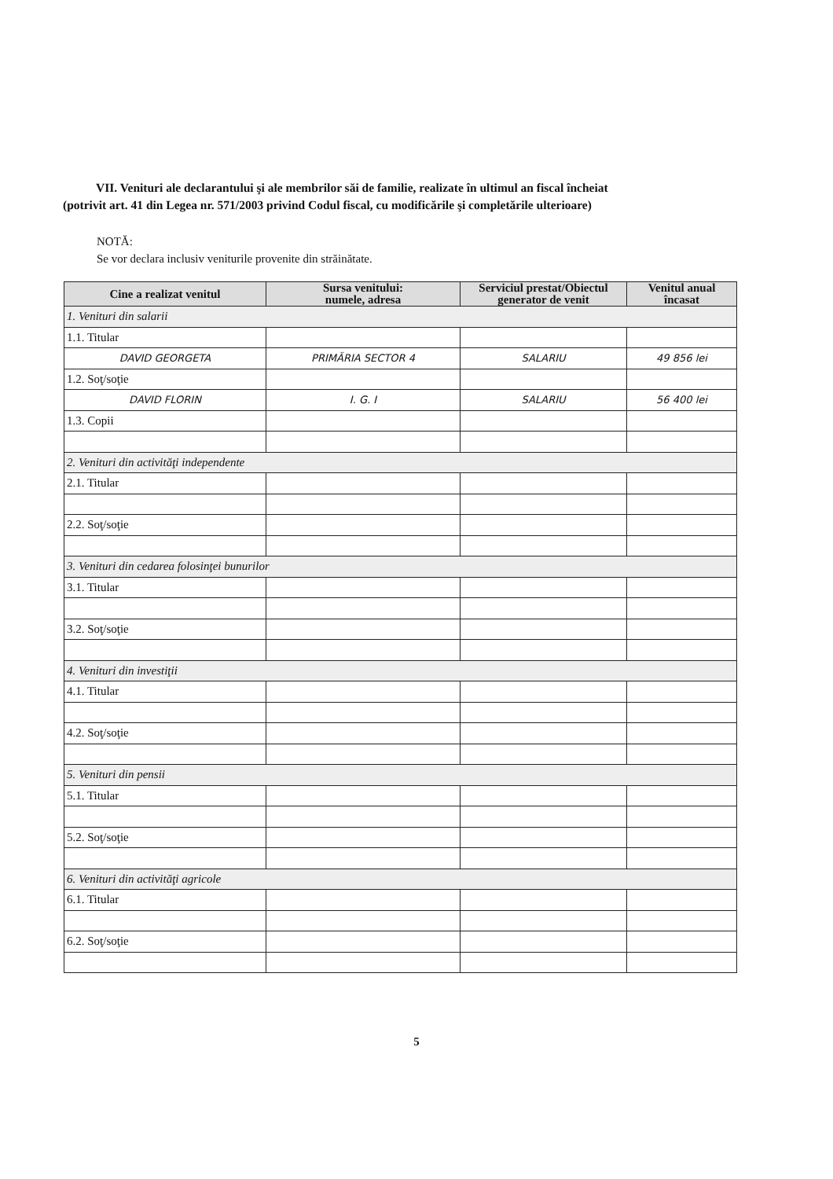VII. Venituri ale declarantului şi ale membrilor săi de familie, realizate în ultimul an fiscal încheiat
(potrivit art. 41 din Legea nr. 571/2003 privind Codul fiscal, cu modificările şi completările ulterioare)
NOTĂ:
Se vor declara inclusiv veniturile provenite din străinătate.
| Cine a realizat venitul | Sursa venitului: numele, adresa | Serviciul prestat/Obiectul generator de venit | Venitul anual încasat |
| --- | --- | --- | --- |
| 1. Venituri din salarii | | | |
| 1.1. Titular | | | |
| DAVID GEORGETA | PRIMĂRIA SECTOR 4 | SALARIU | 49 856 lei |
| 1.2. Soţ/soţie | | | |
| DAVID FLORIN | I. G. I | SALARIU | 56 400 lei |
| 1.3. Copii | | | |
| 2. Venituri din activităţi independente | | | |
| 2.1. Titular | | | |
| 2.2. Soţ/soţie | | | |
| 3. Venituri din cedarea folosinţei bunurilor | | | |
| 3.1. Titular | | | |
| 3.2. Soţ/soţie | | | |
| 4. Venituri din investiţii | | | |
| 4.1. Titular | | | |
| 4.2. Soţ/soţie | | | |
| 5. Venituri din pensii | | | |
| 5.1. Titular | | | |
| 5.2. Soţ/soţie | | | |
| 6. Venituri din activităţi agricole | | | |
| 6.1. Titular | | | |
| 6.2. Soţ/soţie | | | |
5